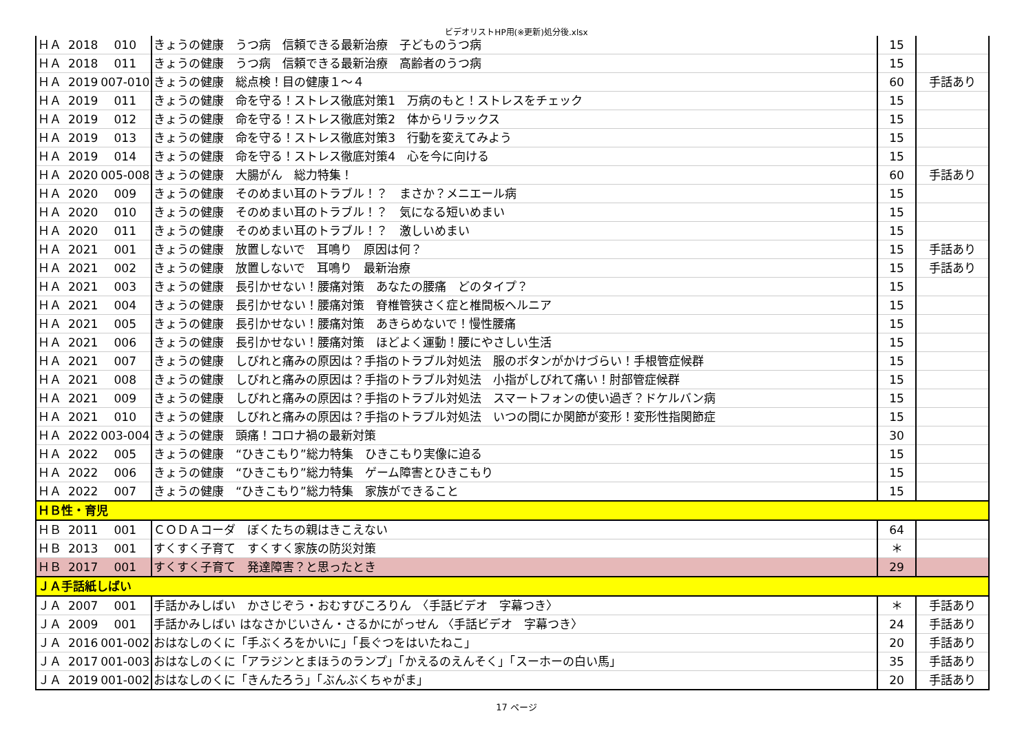ビデオリストHP用(※更新)処分後.xlsx
| ＨＡ | 2018 | 010 | きょうの健康 うつ病 信頼できる最新治療 子どものうつ病 | 15 | |
| ＨＡ | 2018 | 011 | きょうの健康 うつ病 信頼できる最新治療 高齢者のうつ病 | 15 | |
| ＨＡ | 2019 | 007-010 | きょうの健康 総点検！目の健康１～４ | 60 | 手話あり |
| ＨＡ | 2019 | 011 | きょうの健康 命を守る！ストレス徹底対策1 万病のもと！ストレスをチェック | 15 | |
| ＨＡ | 2019 | 012 | きょうの健康 命を守る！ストレス徹底対策2 体からリラックス | 15 | |
| ＨＡ | 2019 | 013 | きょうの健康 命を守る！ストレス徹底対策3 行動を変えてみよう | 15 | |
| ＨＡ | 2019 | 014 | きょうの健康 命を守る！ストレス徹底対策4 心を今に向ける | 15 | |
| ＨＡ | 2020 | 005-008 | きょうの健康 大腸がん 総力特集！ | 60 | 手話あり |
| ＨＡ | 2020 | 009 | きょうの健康 そのめまい耳のトラブル！？ まさか？メニエール病 | 15 | |
| ＨＡ | 2020 | 010 | きょうの健康 そのめまい耳のトラブル！？ 気になる短いめまい | 15 | |
| ＨＡ | 2020 | 011 | きょうの健康 そのめまい耳のトラブル！？ 激しいめまい | 15 | |
| ＨＡ | 2021 | 001 | きょうの健康 放置しないで 耳鳴り 原因は何？ | 15 | 手話あり |
| ＨＡ | 2021 | 002 | きょうの健康 放置しないで 耳鳴り 最新治療 | 15 | 手話あり |
| ＨＡ | 2021 | 003 | きょうの健康 長引かせない！腰痛対策 あなたの腰痛 どのタイプ？ | 15 | |
| ＨＡ | 2021 | 004 | きょうの健康 長引かせない！腰痛対策 脊椎管狭さく症と椎間板ヘルニア | 15 | |
| ＨＡ | 2021 | 005 | きょうの健康 長引かせない！腰痛対策 あきらめないで！慢性腰痛 | 15 | |
| ＨＡ | 2021 | 006 | きょうの健康 長引かせない！腰痛対策 ほどよく運動！腰にやさしい生活 | 15 | |
| ＨＡ | 2021 | 007 | きょうの健康 しびれと痛みの原因は？手指のトラブル対処法 服のボタンがかけづらい！手根管症候群 | 15 | |
| ＨＡ | 2021 | 008 | きょうの健康 しびれと痛みの原因は？手指のトラブル対処法 小指がしびれて痛い！肘部管症候群 | 15 | |
| ＨＡ | 2021 | 009 | きょうの健康 しびれと痛みの原因は？手指のトラブル対処法 スマートフォンの使い過ぎ？ドケルバン病 | 15 | |
| ＨＡ | 2021 | 010 | きょうの健康 しびれと痛みの原因は？手指のトラブル対処法 いつの間にか関節が変形！変形性指関節症 | 15 | |
| ＨＡ | 2022 | 003-004 | きょうの健康 頭痛！コロナ禍の最新対策 | 30 | |
| ＨＡ | 2022 | 005 | きょうの健康 “ひきこもり”総力特集 ひきこもり実像に迫る | 15 | |
| ＨＡ | 2022 | 006 | きょうの健康 “ひきこもり”総力特集 ゲーム障害とひきこもり | 15 | |
| ＨＡ | 2022 | 007 | きょうの健康 “ひきこもり”総力特集 家族ができること | 15 | |
| ＨＢ性・育児 | | | | | |
| ＨＢ | 2011 | 001 | ＣＯＤＡコーダ ぼくたちの親はきこえない | 64 | |
| ＨＢ | 2013 | 001 | すくすく子育て すくすく家族の防災対策 | ＊ | |
| ＨＢ | 2017 | 001 | すくすく子育て 発達障害？と思ったとき | 29 | |
| ＪＡ手話紙しばい | | | | | |
| ＪＡ | 2007 | 001 | 手話かみしばい かさじぞう・おむすびころりん 〈手話ビデオ 字幕つき〉 | ＊ | 手話あり |
| ＪＡ | 2009 | 001 | 手話かみしばい はなさかじいさん・さるかにがっせん 〈手話ビデオ 字幕つき〉 | 24 | 手話あり |
| ＪＡ | 2016 | 001-002 | おはなしのくに「手ぶくろをかいに」「長ぐつをはいたねこ」 | 20 | 手話あり |
| ＪＡ | 2017 | 001-003 | おはなしのくに「アラジンとまほうのランプ」「かえるのえんそく」「スーホーの白い馬」 | 35 | 手話あり |
| ＪＡ | 2019 | 001-002 | おはなしのくに「きんたろう」「ぶんぶくちゃがま」 | 20 | 手話あり |
17 ページ